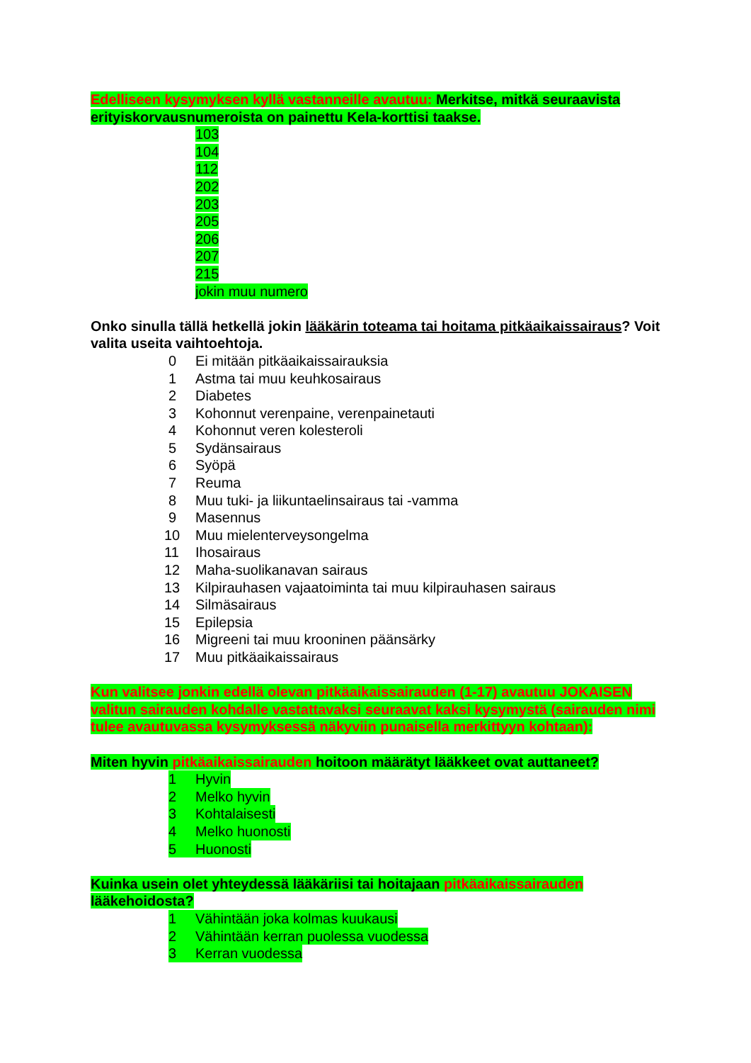Edelliseen kysymyksen kyllä vastanneille avautuu: Merkitse, mitkä seuraavista erityiskorvausnumeroista on painettu Kela-korttisi taakse.
103
104
112
202
203
205
206
207
215
jokin muu numero
Onko sinulla tällä hetkellä jokin lääkärin toteama tai hoitama pitkäaikaissairaus? Voit valita useita vaihtoehtoja.
0 Ei mitään pitkäaikaissairauksia
1 Astma tai muu keuhkosairaus
2 Diabetes
3 Kohonnut verenpaine, verenpainetauti
4 Kohonnut veren kolesteroli
5 Sydänsairaus
6 Syöpä
7 Reuma
8 Muu tuki- ja liikuntaelinsairaus tai -vamma
9 Masennus
10 Muu mielenterveysongelma
11 Ihosairaus
12 Maha-suolikanavan sairaus
13 Kilpirauhasen vajaatoiminta tai muu kilpirauhasen sairaus
14 Silmäsairaus
15 Epilepsia
16 Migreeni tai muu krooninen päänsärky
17 Muu pitkäaikaissairaus
Kun valitsee jonkin edellä olevan pitkäaikaissairauden (1-17) avautuu JOKAISEN valitun sairauden kohdalle vastattavaksi seuraavat kaksi kysymystä (sairauden nimi tulee avautuvassa kysymyksessä näkyviin punaisella merkittyyn kohtaan):
Miten hyvin pitkäaikaissairauden hoitoon määrätyt lääkkeet ovat auttaneet?
1 Hyvin
2 Melko hyvin
3 Kohtalaisesti
4 Melko huonosti
5 Huonosti
Kuinka usein olet yhteydessä lääkäriisi tai hoitajaan pitkäaikaissairauden lääkehoidosta?
1 Vähintään joka kolmas kuukausi
2 Vähintään kerran puolessa vuodessa
3 Kerran vuodessa